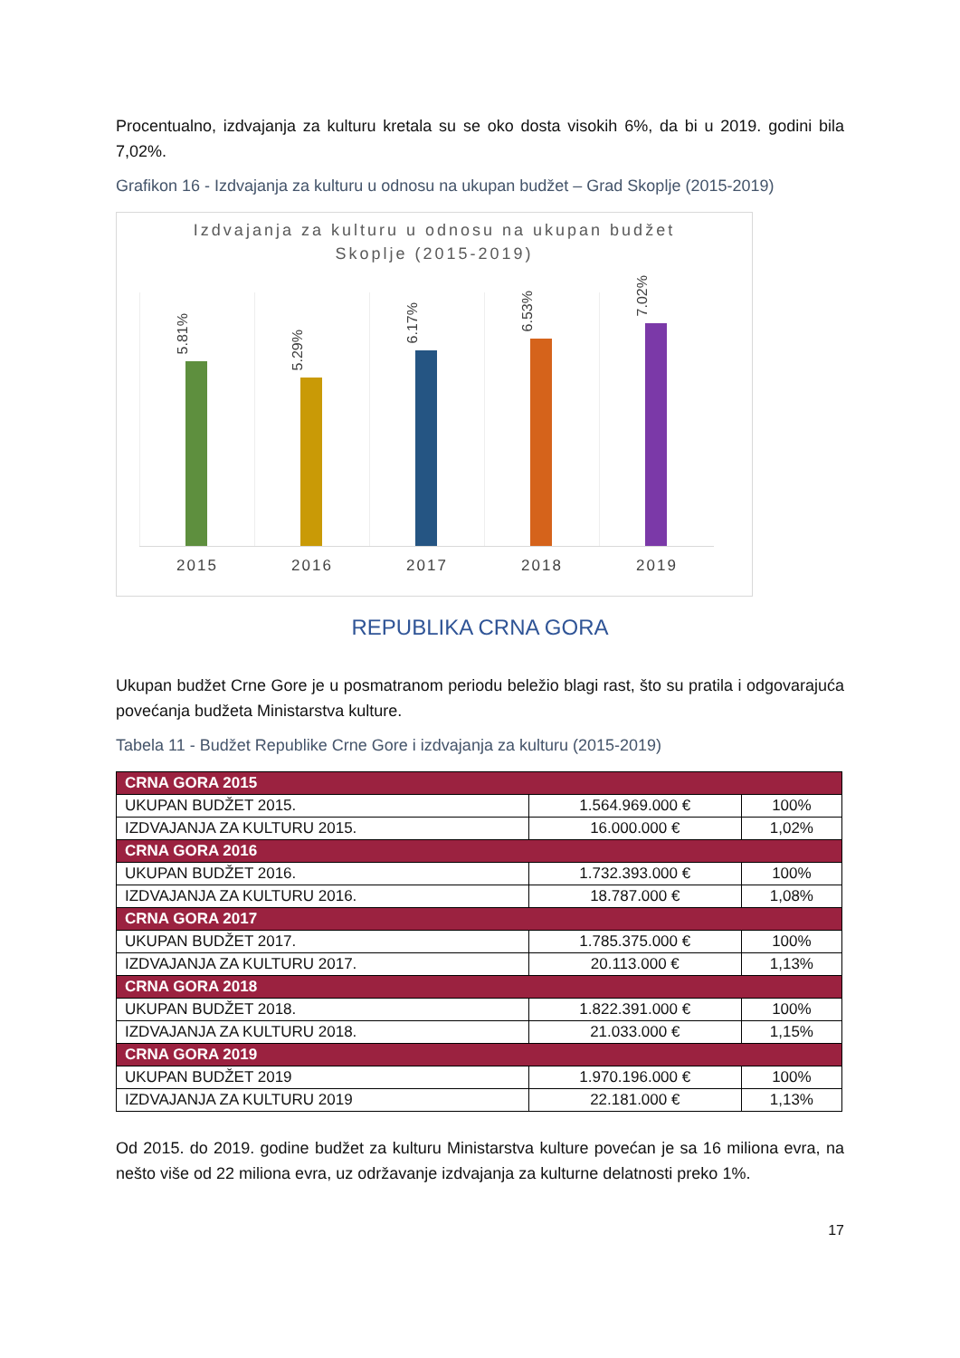Procentualno, izdvajanja za kulturu kretala su se oko dosta visokih 6%, da bi u 2019. godini bila 7,02%.
Grafikon 16 - Izdvajanja za kulturu u odnosu na ukupan budžet – Grad Skoplje (2015-2019)
Izdvajanja za kulturu u odnosu na ukupan budžet
Skoplje (2015-2019)
5.81%
2015
5.29%
2016
6.17%
2017
6.53%
2018
7.02%
2019
REPUBLIKA CRNA GORA
Ukupan budžet Crne Gore je u posmatranom periodu beležio blagi rast, što su pratila i odgovarajuća povećanja budžeta Ministarstva kulture.
Tabela 11 - Budžet Republike Crne Gore i izdvajanja za kulturu (2015-2019)
| CRNA GORA 2015 | | |
| --- | --- | --- |
| UKUPAN BUDŽET 2015. | 1.564.969.000 € | 100% |
| IZDVAJANJA ZA KULTURU 2015. | 16.000.000 € | 1,02% |
| CRNA GORA 2016 | | |
| UKUPAN BUDŽET 2016. | 1.732.393.000 € | 100% |
| IZDVAJANJA ZA KULTURU 2016. | 18.787.000 € | 1,08% |
| CRNA GORA 2017 | | |
| UKUPAN BUDŽET 2017. | 1.785.375.000 € | 100% |
| IZDVAJANJA ZA KULTURU 2017. | 20.113.000 € | 1,13% |
| CRNA GORA 2018 | | |
| UKUPAN BUDŽET 2018. | 1.822.391.000 € | 100% |
| IZDVAJANJA ZA KULTURU 2018. | 21.033.000 € | 1,15% |
| CRNA GORA 2019 | | |
| UKUPAN BUDŽET 2019 | 1.970.196.000 € | 100% |
| IZDVAJANJA ZA KULTURU 2019 | 22.181.000 € | 1,13% |
Od 2015. do 2019. godine budžet za kulturu Ministarstva kulture povećan je sa 16 miliona evra, na nešto više od 22 miliona evra, uz održavanje izdvajanja za kulturne delatnosti preko 1%.
17